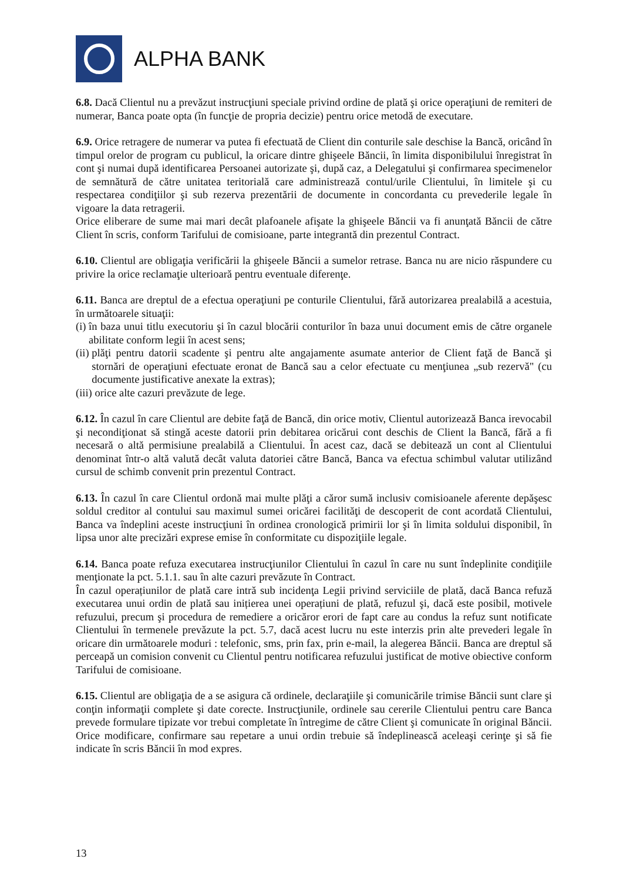ALPHA BANK
6.8. Dacă Clientul nu a prevăzut instrucţiuni speciale privind ordine de plată şi orice operaţiuni de remiteri de numerar, Banca poate opta (în funcţie de propria decizie) pentru orice metodă de executare.
6.9. Orice retragere de numerar va putea fi efectuată de Client din conturile sale deschise la Bancă, oricând în timpul orelor de program cu publicul, la oricare dintre ghişeele Băncii, în limita disponibilului înregistrat în cont şi numai după identificarea Persoanei autorizate şi, după caz, a Delegatului şi confirmarea specimenelor de semnătură de către unitatea teritorială care administrează contul/urile Clientului, în limitele şi cu respectarea condiţiilor şi sub rezerva prezentării de documente in concordanta cu prevederile legale în vigoare la data retragerii.
Orice eliberare de sume mai mari decât plafoanele afişate la ghişeele Băncii va fi anunţată Băncii de către Client în scris, conform Tarifului de comisioane, parte integrantă din prezentul Contract.
6.10. Clientul are obligaţia verificării la ghişeele Băncii a sumelor retrase. Banca nu are nicio răspundere cu privire la orice reclamaţie ulterioară pentru eventuale diferenţe.
6.11. Banca are dreptul de a efectua operaţiuni pe conturile Clientului, fără autorizarea prealabilă a acestuia, în următoarele situaţii:
(i) în baza unui titlu executoriu şi în cazul blocării conturilor în baza unui document emis de către organele abilitate conform legii în acest sens;
(ii) plăţi pentru datorii scadente şi pentru alte angajamente asumate anterior de Client faţă de Bancă şi stornări de operaţiuni efectuate eronat de Bancă sau a celor efectuate cu menţiunea „sub rezervă" (cu documente justificative anexate la extras);
(iii) orice alte cazuri prevăzute de lege.
6.12. În cazul în care Clientul are debite faţă de Bancă, din orice motiv, Clientul autorizează Banca irevocabil şi necondiţionat să stingă aceste datorii prin debitarea oricărui cont deschis de Client la Bancă, fără a fi necesară o altă permisiune prealabilă a Clientului. În acest caz, dacă se debitează un cont al Clientului denominat într-o altă valută decât valuta datoriei către Bancă, Banca va efectua schimbul valutar utilizând cursul de schimb convenit prin prezentul Contract.
6.13. În cazul în care Clientul ordonă mai multe plăţi a căror sumă inclusiv comisioanele aferente depăşesc soldul creditor al contului sau maximul sumei oricărei facilităţi de descoperit de cont acordată Clientului, Banca va îndeplini aceste instrucţiuni în ordinea cronologică primirii lor şi în limita soldului disponibil, în lipsa unor alte precizări exprese emise în conformitate cu dispoziţiile legale.
6.14. Banca poate refuza executarea instrucţiunilor Clientului în cazul în care nu sunt îndeplinite condiţiile menţionate la pct. 5.1.1. sau în alte cazuri prevăzute în Contract.
În cazul operațiunilor de plată care intră sub incidenţa Legii privind serviciile de plată, dacă Banca refuză executarea unui ordin de plată sau inițierea unei operațiuni de plată, refuzul şi, dacă este posibil, motivele refuzului, precum şi procedura de remediere a oricăror erori de fapt care au condus la refuz sunt notificate Clientului în termenele prevăzute la pct. 5.7, dacă acest lucru nu este interzis prin alte prevederi legale în oricare din următoarele moduri : telefonic, sms, prin fax, prin e-mail, la alegerea Băncii. Banca are dreptul să perceapă un comision convenit cu Clientul pentru notificarea refuzului justificat de motive obiective conform Tarifului de comisioane.
6.15. Clientul are obligaţia de a se asigura că ordinele, declaraţiile şi comunicările trimise Băncii sunt clare şi conţin informaţii complete şi date corecte. Instrucţiunile, ordinele sau cererile Clientului pentru care Banca prevede formulare tipizate vor trebui completate în întregime de către Client şi comunicate în original Băncii. Orice modificare, confirmare sau repetare a unui ordin trebuie să îndeplinească aceleaşi cerinţe şi să fie indicate în scris Băncii în mod expres.
13